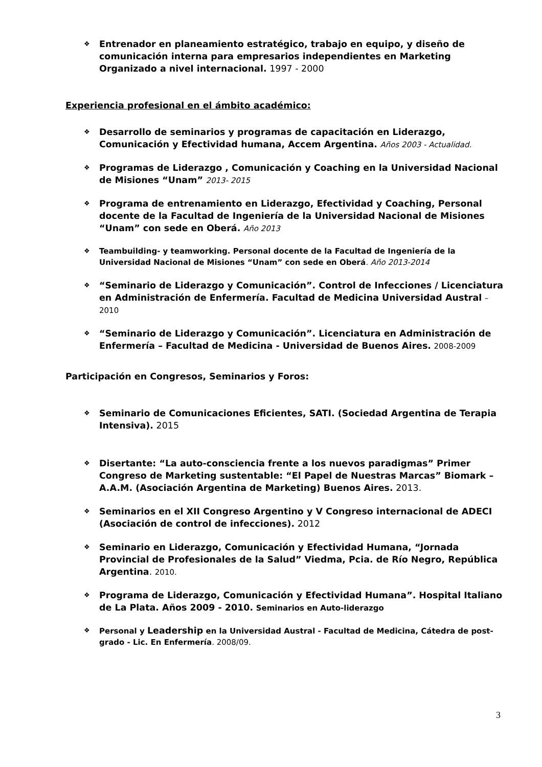❖
Entrenador en planeamiento estratégico, trabajo en equipo, y diseño de comunicación interna para empresarios independientes en Marketing Organizado a nivel internacional. 1997 - 2000
Experiencia profesional en el ámbito académico:
❖
Desarrollo de seminarios y programas de capacitación en Liderazgo, Comunicación y Efectividad humana, Accem Argentina. Años 2003 - Actualidad.
❖
Programas de Liderazgo , Comunicación y Coaching en la Universidad Nacional de Misiones “Unam” 2013- 2015
❖
Programa de entrenamiento en Liderazgo, Efectividad y Coaching, Personal docente de la Facultad de Ingeniería de la Universidad Nacional de Misiones “Unam” con sede en Oberá. Año 2013
❖
Teambuilding- y teamworking. Personal docente de la Facultad de Ingeniería de la Universidad Nacional de Misiones “Unam” con sede en Oberá. Año 2013-2014
❖
“Seminario de Liderazgo y Comunicación”. Control de Infecciones / Licenciatura en Administración de Enfermería. Facultad de Medicina Universidad Austral – 2010
❖
“Seminario de Liderazgo y Comunicación”. Licenciatura en Administración de Enfermería – Facultad de Medicina - Universidad de Buenos Aires. 2008-2009
Participación en Congresos, Seminarios y Foros:
❖
Seminario de Comunicaciones Eficientes, SATI. (Sociedad Argentina de Terapia Intensiva). 2015
❖
Disertante: “La auto-consciencia frente a los nuevos paradigmas” Primer Congreso de Marketing sustentable: “El Papel de Nuestras Marcas” Biomark – A.A.M. (Asociación Argentina de Marketing) Buenos Aires. 2013.
❖
Seminarios en el XII Congreso Argentino y V Congreso internacional de ADECI (Asociación de control de infecciones). 2012
❖
Seminario en Liderazgo, Comunicación y Efectividad Humana, “Jornada Provincial de Profesionales de la Salud” Viedma, Pcia. de Río Negro, República Argentina. 2010.
❖
Programa de Liderazgo, Comunicación y Efectividad Humana”. Hospital Italiano de La Plata. Años 2009 - 2010. Seminarios en Auto-liderazgo
❖
Personal y Leadership en la Universidad Austral - Facultad de Medicina, Cátedra de post-grado - Lic. En Enfermería. 2008/09.
3